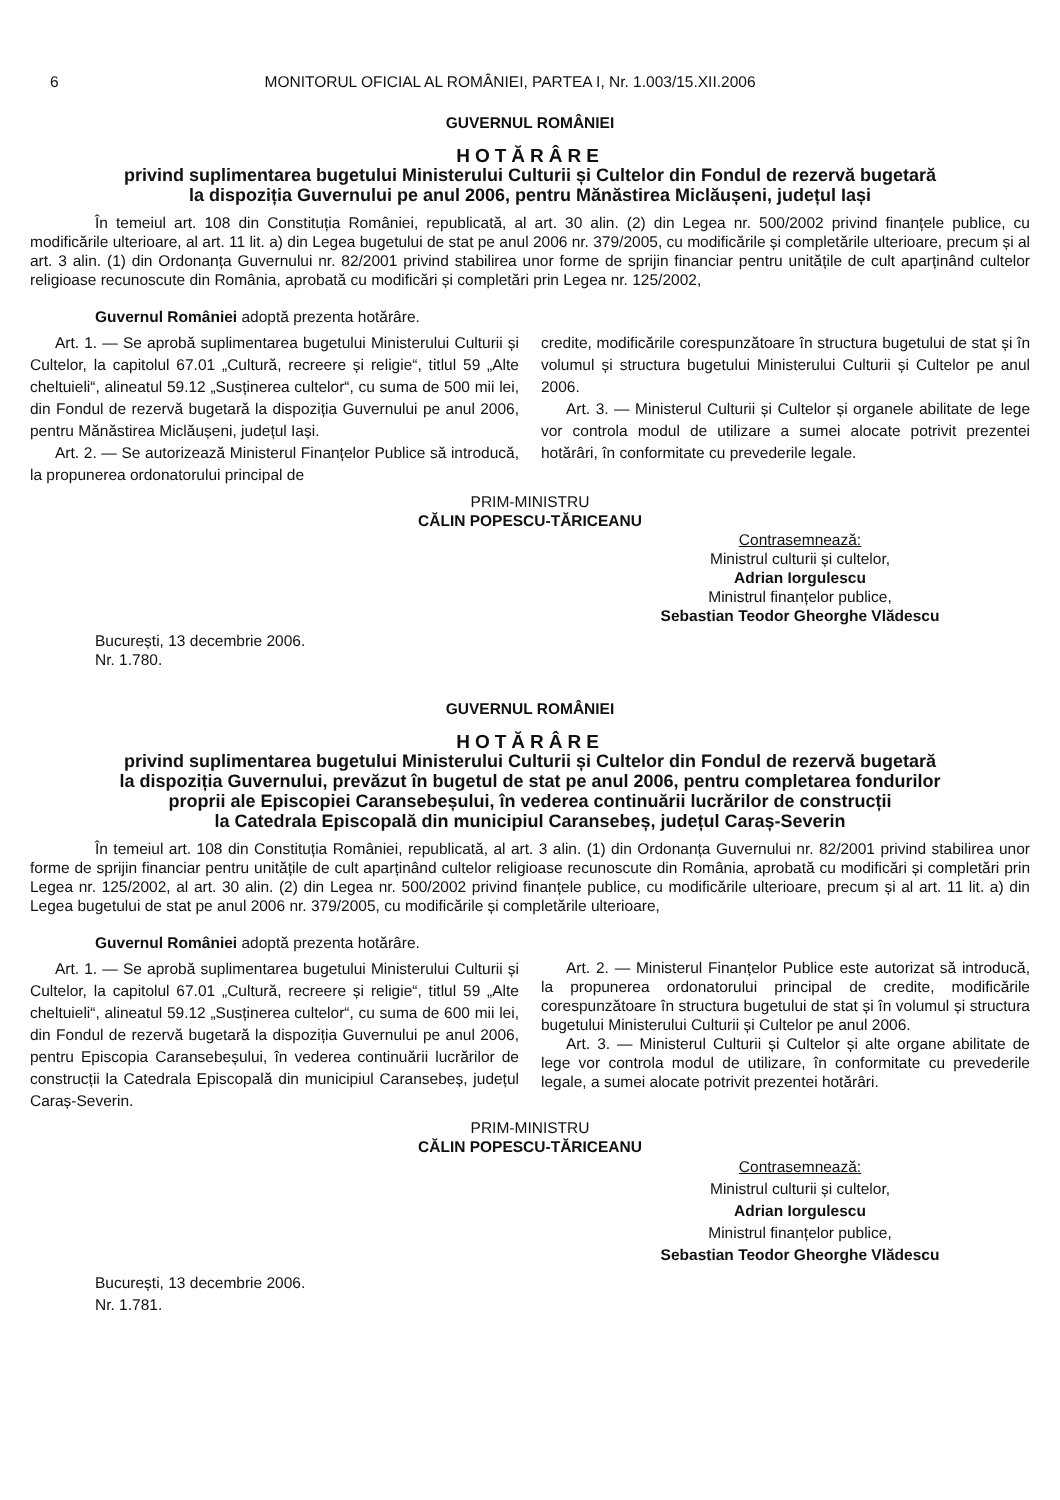6 MONITORUL OFICIAL AL ROMÂNIEI, PARTEA I, Nr. 1.003/15.XII.2006
GUVERNUL ROMÂNIEI
HOTĂRÂRE
privind suplimentarea bugetului Ministerului Culturii și Cultelor din Fondul de rezervă bugetară
la dispoziția Guvernului pe anul 2006, pentru Mănăstirea Miclăușeni, județul Iași
În temeiul art. 108 din Constituția României, republicată, al art. 30 alin. (2) din Legea nr. 500/2002 privind finanțele publice, cu modificările ulterioare, al art. 11 lit. a) din Legea bugetului de stat pe anul 2006 nr. 379/2005, cu modificările și completările ulterioare, precum și al art. 3 alin. (1) din Ordonanța Guvernului nr. 82/2001 privind stabilirea unor forme de sprijin financiar pentru unitățile de cult aparținând cultelor religioase recunoscute din România, aprobată cu modificări și completări prin Legea nr. 125/2002,
Guvernul României adoptă prezenta hotărâre.
Art. 1. — Se aprobă suplimentarea bugetului Ministerului Culturii și Cultelor, la capitolul 67.01 „Cultură, recreere și religie“, titlul 59 „Alte cheltuieli“, alineatul 59.12 „Susținerea cultelor“, cu suma de 500 mii lei, din Fondul de rezervă bugetară la dispoziția Guvernului pe anul 2006, pentru Mănăstirea Miclăușeni, județul Iași.
Art. 2. — Se autorizează Ministerul Finanțelor Publice să introducă, la propunerea ordonatorului principal de
credite, modificările corespunzătoare în structura bugetului de stat și în volumul și structura bugetului Ministerului Culturii și Cultelor pe anul 2006.
Art. 3. — Ministerul Culturii și Cultelor și organele abilitate de lege vor controla modul de utilizare a sumei alocate potrivit prezentei hotărâri, în conformitate cu prevederile legale.
PRIM-MINISTRU
CĂLIN POPESCU-TĂRICEANU
Contrasemnează:
Ministrul culturii și cultelor,
Adrian Iorgulescu
Ministrul finanțelor publice,
Sebastian Teodor Gheorghe Vlădescu
București, 13 decembrie 2006.
Nr. 1.780.
GUVERNUL ROMÂNIEI
HOTĂRÂRE
privind suplimentarea bugetului Ministerului Culturii și Cultelor din Fondul de rezervă bugetară
la dispoziția Guvernului, prevăzut în bugetul de stat pe anul 2006, pentru completarea fondurilor
proprii ale Episcopiei Caransebeșului, în vederea continuării lucrărilor de construcții
la Catedrala Episcopală din municipiul Caransebeș, județul Caraș-Severin
În temeiul art. 108 din Constituția României, republicată, al art. 3 alin. (1) din Ordonanța Guvernului nr. 82/2001 privind stabilirea unor forme de sprijin financiar pentru unitățile de cult aparținând cultelor religioase recunoscute din România, aprobată cu modificări și completări prin Legea nr. 125/2002, al art. 30 alin. (2) din Legea nr. 500/2002 privind finanțele publice, cu modificările ulterioare, precum și al art. 11 lit. a) din Legea bugetului de stat pe anul 2006 nr. 379/2005, cu modificările și completările ulterioare,
Guvernul României adoptă prezenta hotărâre.
Art. 1. — Se aprobă suplimentarea bugetului Ministerului Culturii și Cultelor, la capitolul 67.01 „Cultură, recreere și religie“, titlul 59 „Alte cheltuieli“, alineatul 59.12 „Susținerea cultelor“, cu suma de 600 mii lei, din Fondul de rezervă bugetară la dispoziția Guvernului pe anul 2006, pentru Episcopia Caransebeșului, în vederea continuării lucrărilor de construcții la Catedrala Episcopală din municipiul Caransebeș, județul Caraș-Severin.
Art. 2. — Ministerul Finanțelor Publice este autorizat să introducă, la propunerea ordonatorului principal de credite, modificările corespunzătoare în structura bugetului de stat și în volumul și structura bugetului Ministerului Culturii și Cultelor pe anul 2006.
Art. 3. — Ministerul Culturii și Cultelor și alte organe abilitate de lege vor controla modul de utilizare, în conformitate cu prevederile legale, a sumei alocate potrivit prezentei hotărâri.
PRIM-MINISTRU
CĂLIN POPESCU-TĂRICEANU
Contrasemnează:
Ministrul culturii și cultelor,
Adrian Iorgulescu
Ministrul finanțelor publice,
Sebastian Teodor Gheorghe Vlădescu
București, 13 decembrie 2006.
Nr. 1.781.